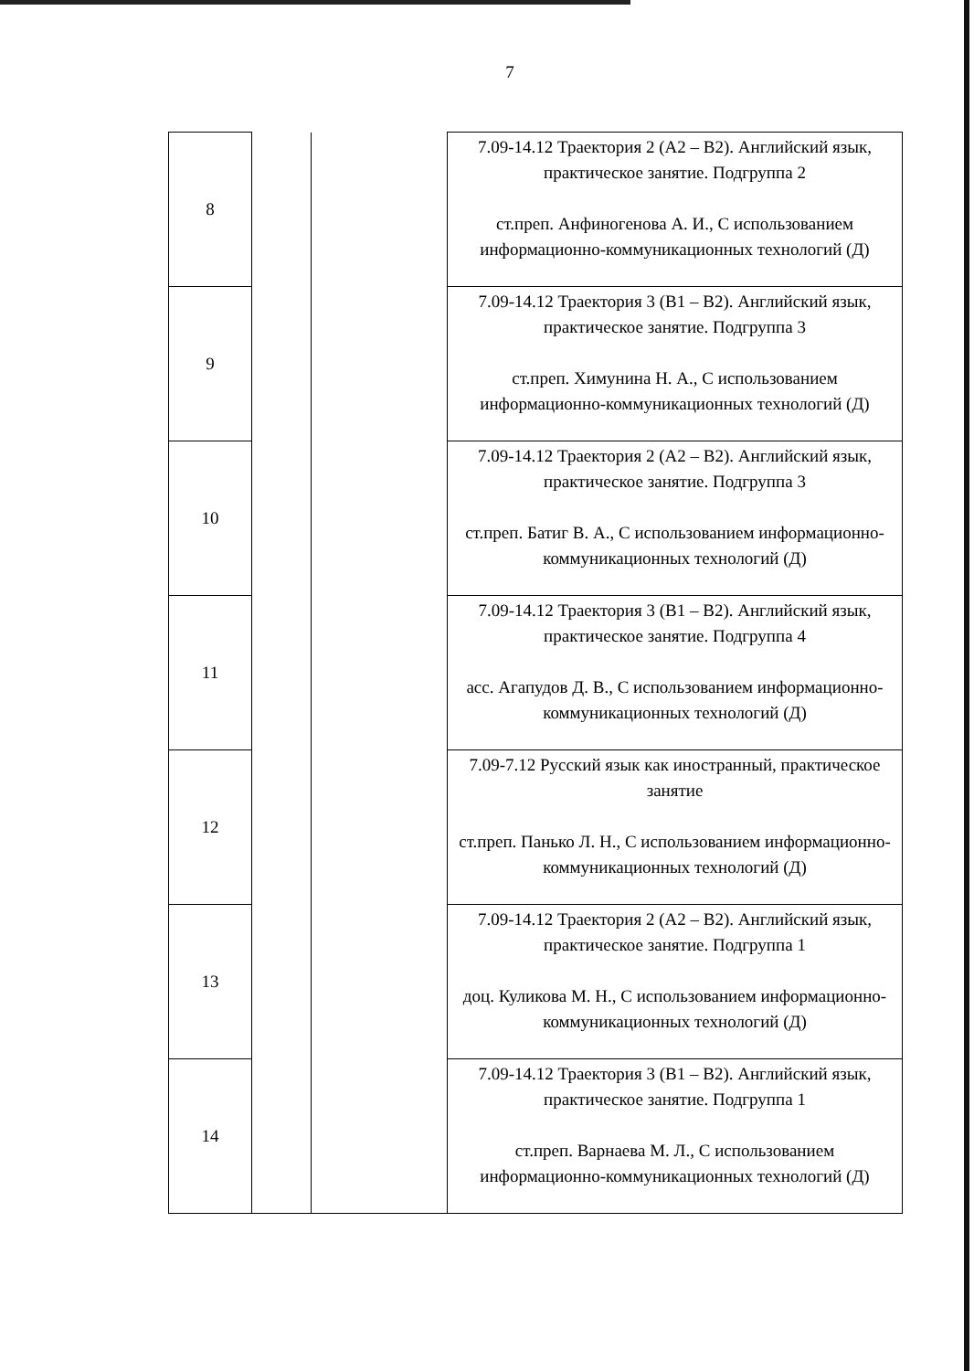7
| 8 | | | 7.09-14.12 Траектория 2 (А2 – В2). Английский язык, практическое занятие. Подгруппа 2 ст.преп. Анфиногенова А. И., С использованием информационно-коммуникационных технологий (Д) |
| 9 | | | 7.09-14.12 Траектория 3 (В1 – В2). Английский язык, практическое занятие. Подгруппа 3 ст.преп. Химунина Н. А., С использованием информационно-коммуникационных технологий (Д) |
| 10 | | | 7.09-14.12 Траектория 2 (А2 – В2). Английский язык, практическое занятие. Подгруппа 3 ст.преп. Батиг В. А., С использованием информационно-коммуникационных технологий (Д) |
| 11 | | | 7.09-14.12 Траектория 3 (В1 – В2). Английский язык, практическое занятие. Подгруппа 4 асс. Агапудов Д. В., С использованием информационно-коммуникационных технологий (Д) |
| 12 | | | 7.09-7.12 Русский язык как иностранный, практическое занятие ст.преп. Панько Л. Н., С использованием информационно-коммуникационных технологий (Д) |
| 13 | | | 7.09-14.12 Траектория 2 (А2 – В2). Английский язык, практическое занятие. Подгруппа 1 доц. Куликова М. Н., С использованием информационно-коммуникационных технологий (Д) |
| 14 | | | 7.09-14.12 Траектория 3 (В1 – В2). Английский язык, практическое занятие. Подгруппа 1 ст.преп. Варнаева М. Л., С использованием информационно-коммуникационных технологий (Д) |